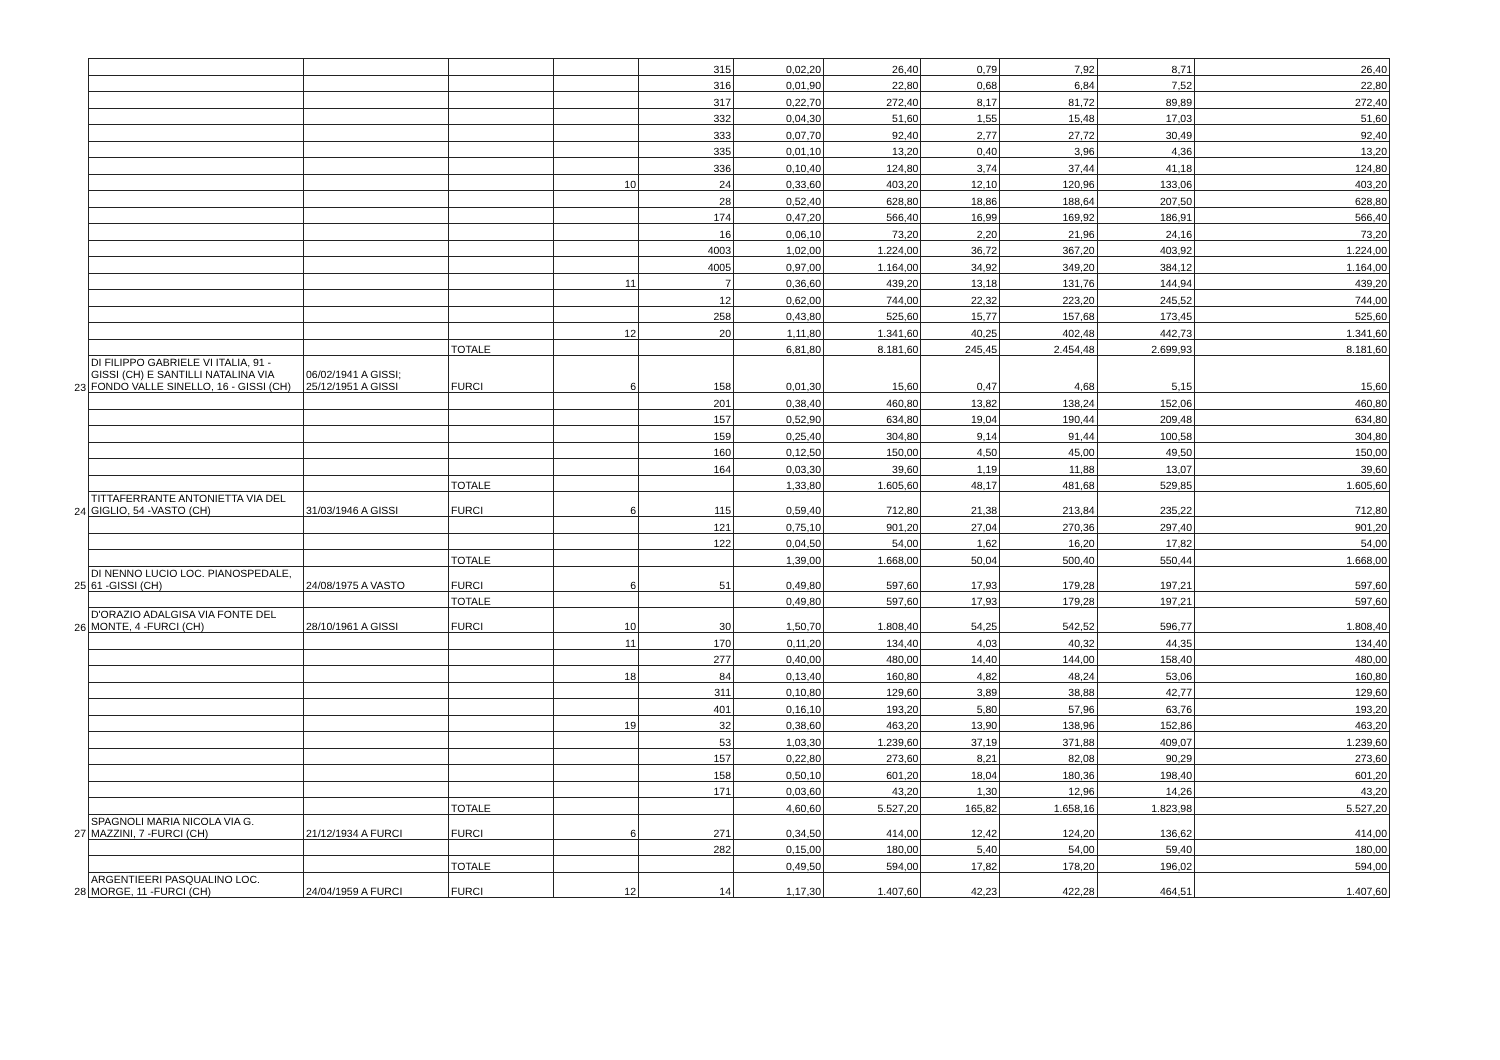| | | | | | 315 | 0,02,20 | 26,40 | 0,79 | 7,92 | 8,71 | 26,40 |
| | | | | | 316 | 0,01,90 | 22,80 | 0,68 | 6,84 | 7,52 | 22,80 |
| | | | | | 317 | 0,22,70 | 272,40 | 8,17 | 81,72 | 89,89 | 272,40 |
| | | | | | 332 | 0,04,30 | 51,60 | 1,55 | 15,48 | 17,03 | 51,60 |
| | | | | | 333 | 0,07,70 | 92,40 | 2,77 | 27,72 | 30,49 | 92,40 |
| | | | | | 335 | 0,01,10 | 13,20 | 0,40 | 3,96 | 4,36 | 13,20 |
| | | | | | 336 | 0,10,40 | 124,80 | 3,74 | 37,44 | 41,18 | 124,80 |
| | | | | 10 | 24 | 0,33,60 | 403,20 | 12,10 | 120,96 | 133,06 | 403,20 |
| | | | | | 28 | 0,52,40 | 628,80 | 18,86 | 188,64 | 207,50 | 628,80 |
| | | | | | 174 | 0,47,20 | 566,40 | 16,99 | 169,92 | 186,91 | 566,40 |
| | | | | | 16 | 0,06,10 | 73,20 | 2,20 | 21,96 | 24,16 | 73,20 |
| | | | | | 4003 | 1,02,00 | 1.224,00 | 36,72 | 367,20 | 403,92 | 1.224,00 |
| | | | | | 4005 | 0,97,00 | 1.164,00 | 34,92 | 349,20 | 384,12 | 1.164,00 |
| | | | | 11 | 7 | 0,36,60 | 439,20 | 13,18 | 131,76 | 144,94 | 439,20 |
| | | | | | 12 | 0,62,00 | 744,00 | 22,32 | 223,20 | 245,52 | 744,00 |
| | | | | | 258 | 0,43,80 | 525,60 | 15,77 | 157,68 | 173,45 | 525,60 |
| | | | | 12 | 20 | 1,11,80 | 1.341,60 | 40,25 | 402,48 | 442,73 | 1.341,60 |
| | | | TOTALE | | | 6,81,80 | 8.181,60 | 245,45 | 2.454,48 | 2.699,93 | 8.181,60 |
| 23 | DI FILIPPO GABRIELE VI ITALIA, 91 - GISSI (CH) E SANTILLI NATALINA VIA FONDO VALLE SINELLO, 16 - GISSI (CH) | 06/02/1941 A GISSI; 25/12/1951 A GISSI | FURCI | 6 | 158 | 0,01,30 | 15,60 | 0,47 | 4,68 | 5,15 | 15,60 |
| | | | | | 201 | 0,38,40 | 460,80 | 13,82 | 138,24 | 152,06 | 460,80 |
| | | | | | 157 | 0,52,90 | 634,80 | 19,04 | 190,44 | 209,48 | 634,80 |
| | | | | | 159 | 0,25,40 | 304,80 | 9,14 | 91,44 | 100,58 | 304,80 |
| | | | | | 160 | 0,12,50 | 150,00 | 4,50 | 45,00 | 49,50 | 150,00 |
| | | | | | 164 | 0,03,30 | 39,60 | 1,19 | 11,88 | 13,07 | 39,60 |
| | | | TOTALE | | | 1,33,80 | 1.605,60 | 48,17 | 481,68 | 529,85 | 1.605,60 |
| 24 | TITTAFERRANTE ANTONIETTA VIA DEL GIGLIO, 54 -VASTO (CH) | 31/03/1946 A GISSI | FURCI | 6 | 115 | 0,59,40 | 712,80 | 21,38 | 213,84 | 235,22 | 712,80 |
| | | | | | 121 | 0,75,10 | 901,20 | 27,04 | 270,36 | 297,40 | 901,20 |
| | | | | | 122 | 0,04,50 | 54,00 | 1,62 | 16,20 | 17,82 | 54,00 |
| | | | TOTALE | | | 1,39,00 | 1.668,00 | 50,04 | 500,40 | 550,44 | 1.668,00 |
| 25 | DI NENNO LUCIO LOC. PIANOSPEDALE, 61 -GISSI (CH) | 24/08/1975 A VASTO | FURCI | 6 | 51 | 0,49,80 | 597,60 | 17,93 | 179,28 | 197,21 | 597,60 |
| | | | TOTALE | | | 0,49,80 | 597,60 | 17,93 | 179,28 | 197,21 | 597,60 |
| 26 | D'ORAZIO ADALGISA VIA FONTE DEL MONTE, 4 -FURCI (CH) | 28/10/1961 A GISSI | FURCI | 10 | 30 | 1,50,70 | 1.808,40 | 54,25 | 542,52 | 596,77 | 1.808,40 |
| | | | | 11 | 170 | 0,11,20 | 134,40 | 4,03 | 40,32 | 44,35 | 134,40 |
| | | | | | 277 | 0,40,00 | 480,00 | 14,40 | 144,00 | 158,40 | 480,00 |
| | | | | 18 | 84 | 0,13,40 | 160,80 | 4,82 | 48,24 | 53,06 | 160,80 |
| | | | | | 311 | 0,10,80 | 129,60 | 3,89 | 38,88 | 42,77 | 129,60 |
| | | | | | 401 | 0,16,10 | 193,20 | 5,80 | 57,96 | 63,76 | 193,20 |
| | | | | 19 | 32 | 0,38,60 | 463,20 | 13,90 | 138,96 | 152,86 | 463,20 |
| | | | | | 53 | 1,03,30 | 1.239,60 | 37,19 | 371,88 | 409,07 | 1.239,60 |
| | | | | | 157 | 0,22,80 | 273,60 | 8,21 | 82,08 | 90,29 | 273,60 |
| | | | | | 158 | 0,50,10 | 601,20 | 18,04 | 180,36 | 198,40 | 601,20 |
| | | | | | 171 | 0,03,60 | 43,20 | 1,30 | 12,96 | 14,26 | 43,20 |
| | | | TOTALE | | | 4,60,60 | 5.527,20 | 165,82 | 1.658,16 | 1.823,98 | 5.527,20 |
| 27 | SPAGNOLI MARIA NICOLA VIA G. MAZZINI, 7 -FURCI (CH) | 21/12/1934 A FURCI | FURCI | 6 | 271 | 0,34,50 | 414,00 | 12,42 | 124,20 | 136,62 | 414,00 |
| | | | | | 282 | 0,15,00 | 180,00 | 5,40 | 54,00 | 59,40 | 180,00 |
| | | | TOTALE | | | 0,49,50 | 594,00 | 17,82 | 178,20 | 196,02 | 594,00 |
| 28 | ARGENTIEERI PASQUALINO LOC. MORGE, 11 -FURCI (CH) | 24/04/1959 A FURCI | FURCI | 12 | 14 | 1,17,30 | 1.407,60 | 42,23 | 422,28 | 464,51 | 1.407,60 |